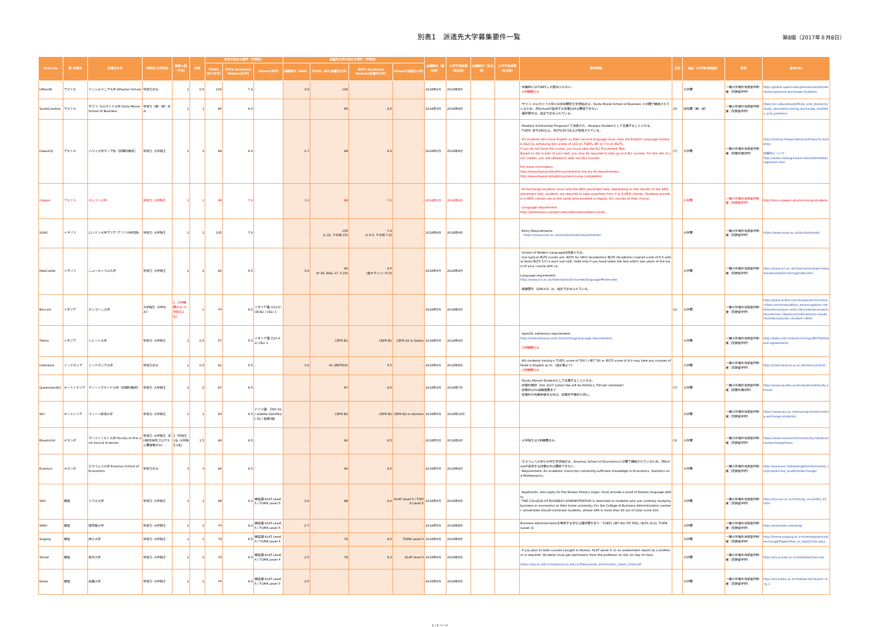別表1　派遣先大学募集要件一覧
第8版（2017年８月8日）
| UniCode | 国･地域名 | 派遣先大学 | 学部生/大学院生 | 募集人数（予定） | 枠数 | 本学が定める要件（学部生） | | | 派遣先大学が定める要件（学部生） | | | | 出願締切（夏出発） | 入学予定時期（夏出発） | 出願締切（冬出発） | 入学予定時期（冬出発） | 要件詳細 | 注記 | 協定（大学間/部局間） | 制度 | 参考URL |
| --- | --- | --- | --- | --- | --- | --- | --- | --- | --- | --- | --- | --- | --- | --- | --- | --- | --- | --- | --- | --- | --- |
| | | | | | | TOEFL iBT(本学) | IELTS Academic Module(本学) | Others(本学) | 成績要件（GPA） | TOEFL iBT(派遣先大学) | IELTS Academic Module(派遣先大学) | Others(派遣先大学) | | | | | | | | | |
| UPennW | アメリカ | ペンシルベニア大学 Wharton School | 学部生のみ | 1 | 0.5 | 100 | 7.0 | - | 3.0 | 100 | - | - | 2018年2月 | 2018年8月 | - | - | ･出願時にはTOEFLしか認められない。 ･1学期間のみ | | 大学間 | 一橋大学海外派遣留学制度（交換留学枠） | http://global.upenn.edu/pennabroad/students/prospective-exchange-students |
| SouthCarolina | アメリカ | サウス･カロライナ大学 Darla Moore School of Business | 学部生（商・経）のみ | 1 | 1 | 85 | 6.5 | - | - | 85 | 6.5 | - | 2018年3月 | 2018年8月 | - | - | ･サウス･カロライナ大学との部局間学生交流協定は、Darla Moore School of Business との間で締結されているため、同Schoolが提供する授業以外は履修できない。 ･語学要件は、協定で定められている。 | (4) | 部局間（商・経） | 一橋大学海外派遣留学制度（交換留学枠） | https://sc.edu/about/offices_and_divisions/study_abroad/incoming_exchange_students_and_partners/ |
| Hawaii(t) | アメリカ | ハワイ大学マノア校（授業料徴収） | 学部生･大学院生 | 2 | 2 | 68 | 6.0 | - | 2.7 | 68 | 6.0 | - | 2018年2月 | 2018年8月 | - | - | ･Hoakipa Scholarship Programにて派遣され、Hoakipa Studentとして在籍することとなる。 ･TOEFL iBTは80以上、IELTSは6.5以上が推奨されている。 ･All students who have English as their second language must clear the English Language Institute (ELI) by achieving the scores of 100 on TOEFL iBT or 7.0 on IELTS. If you do not have the scores, you must take the ELI PLacement Test. Based on the scores of your test, you may be required to take up to 6 ELI courses. For the rest of your credits, you are allowed to take non-ELI courses. For more information: http://www.hawaii.edu/eli/courses/what-are-my-eli-requirements/ http://www.hawaii.edu/eli/courses/course-completion/ | (7) | 大学間 | 一橋大学海外派遣留学制度（授業料徴収枠） | http://manoa.hawaii.edu/mix/inbound_students/ 授業料について： http://www.catalog.hawaii.edu/tuitionfees/regtuition.htm |
| Oregon | アメリカ | オレゴン大学 | 学部生･大学院生 | 2 | 2 | 88 | 7.0 | - | 3.0 | 88 | 7.0 | - | 2018年1月 | 2018年9月 | - | - | ･All exchange students must take the AEIS placement test. Depending on the resultls of the AEIS placement test, students are required to take anywhere from 0 to 6 AEIS classes. Students enrolled in AEIS classes are at the same time enrolled in regular UO courses of their choice. ･Language requirement: http://admissions.uoregon.edu/international/test-scores | | 大学間 | 一橋大学海外派遣留学制度（交換留学枠） | http://isss.uoregon.edu/incoming-students |
| SOAS | イギリス | ロンドン大学アジア･アフリカ研究院 | 学部生･大学院生 | 1 | 1 | 105 | 7.0 | - | - | 105 (L 22, その他 25) | 7.0 (L 6.5, その他 7.0) | - | 2018年6月 | 2018年9月 | - | - | ･Entry Requirements: https://www.soas.ac.uk/studyabroad/requirements/ | | 大学間 | 一橋大学海外派遣留学制度（交換留学枠） | https://www.soas.ac.uk/studyabroad/ |
| NewCastle | イギリス | ニューカッスル大学 | 学部生･大学院生 | 2 | 2 | 90 | 6.5 | - | 3.0 | 90 (R 18, W&L 17, S 20) | 6.5 (各セクション5.5) | - | 2018年4月 | 2018年9月 | - | - | ･School of Modern Languageの所属となる。 ･Our typical IELTS scores are: IELTS for UKVI (Academic)/ IELTS (Academic) overall score of 6.5 with at least IELTS 5.5 in each sub-skill. Valid only if you have taken the test within two years of the start of your course with us. Language requirement: http://www.ncl.ac.uk/international/courses/language/#overview ･成績要件（GPA3.0）は、協定で定められている。 | | 大学間 | 一橋大学海外派遣留学制度（交換留学枠） | http://www.ncl.ac.uk/international/exchange/outeurope/incoming/index.htm |
| Bocconi | イタリア | ボッコーニ大学 | 大学院生（IPPのみ） | 2（1学期間のみ･大学院生2名） | 1 | 74 | 6.0 | イタリア語 CILS DUE-B2 / CELI 3 | - | - | - | - | 2018年5月 | 2018年9月 | - | - | | (2) | 大学間 | 一橋大学海外派遣留学制度（交換留学枠） | http://www.unibocconi.eu/wps/wcm/connect/bocconi/sitopubblico_en/navigation+tree/home/campus+and+services/services/international+relations/international+students/international+student+desk |
| Trento | イタリア | トレント大学 | 学部生･大学院生 | 1 | 0.5 | 57 | 5.5 | イタリア語 CILS A2/ CELI 1 | - | CEFR B1 | CEFR B1 | CEFR A2 in Italian | 2018年5月 | 2018年9月 | - | - | ･Specific admission requirement: http://international.unitn.it/incoming/language-requirements ･1学期間のみ | | 大学間 | 一橋大学海外派遣留学制度（交換留学枠） | http://web.unitn.it/en/incoming/38076/bilateral-agreements |
| Indonesia | インドネシア | インドネシア大学 | 学部生のみ | 1 | 0.5 | 61 | 5.5 | - | 3.0 | 61 (PBT500) | 5.5 | - | 2018年4月 | 2018年8月 | - | - | ･HU students having a TOEFL score of 550 (≒iBT 79) or IELTS score of 6.0 may take any courses offered in English at UI.（協定書より） ･1学期間のみ | | 大学間 | 一橋大学海外派遣留学制度（交換留学枠） | http://international.ui.ac.id/inbound.html |
| Queensland(t) | オーストラリア | クィーンズランド大学（授業料徴収） | 学部生･大学院生 | 2 | 2 | 87 | 6.5 | - | - | 87 | 6.5 | - | 2018年3月 | 2018年7月 | - | - | ･Study Abroad Studentとして在籍することとなる。 ･授業料徴収（the 2017 tuition fee will be AUD$11,700 per semester） ･授業料10%減額措置あり ･授業料や出願手続き以外は、授業料不徴収と同じ。 | (7) | 大学間 | 一橋大学海外派遣留学制度（授業料徴収枠） | http://www.uq.edu.au/studyabroad/study-abroad |
| WU | オーストリア | ウィーン経済大学 | 学部生･大学院生 | 1 | 1 | 83 | 6.5 | ドイツ語 ÖSD A2 / Goethe-Zertifikat A2 / 独検3級 | - | CEFR B2 | CEFR B2 | CEFR B2 in German | 2018年5月 | 2018年10月 | - | - | | | 大学間 | 一橋大学海外派遣留学制度（交換留学枠） | https://www.wu.ac.at/en/programs/incoming-exchange-students/ |
| Maastricht | オランダ | マーストリヒト大学 Faculty of Arts and Socical Sciences | 学部生･大学院生（EU研究共同プログラム履修者のみ） | 2（学部生1名･大学院生1名） | 1.5 | 90 | 6.5 | - | - | 90 | 6.5 | - | 2018年5月 | 2018年9月 | - | - | ･大学院生は1学期間のみ。 | (3) | 大学間 | 一橋大学海外派遣留学制度（交換留学枠） | https://www.maastrichtuniversity.nl/education/exchange/fasos |
| Erasmus | オランダ | エラスムス大学 Erasmus School of Economics | 学部生のみ | 3 | 3 | 90 | 6.5 | - | - | 90 | 6.5 | - | 2018年5月 | 2018年8月 | - | - | ･エラスムス大学との学生交流協定は、Erasmus School of Economicsとの間で締結されているため、同Schoolが提供する授業以外は履修できない。 ･Requirement: An academic transcript containing sufficient knowledge in Economics, Statistics and Mathematics. | | 大学間 | 一橋大学海外派遣留学制度（交換留学枠） | http://www.eur.nl/ese/english/information_for/prospective_students/exchange/ |
| SNU | 韓国 | ソウル大学 | 学部生･大学院生 | 1 | 1 | 88 | 6.0 | 韓国語 KLAT Level 5 / TOPIK Level 5 | 3.0 | 88 | 6.0 | KLAT Level 5 / TOPIK Level 5 | 2018年4月 | 2018年9月 | - | - | ･Applicants, who apply for the Korean History major, must provide a proof of Korean language ability. ･THE COLLEGE OF BUSINESS ADMINISTRATION is restricted to students who are currently studying business or economics at their home university. For the College of Business Administration, partner universities should nominate students, whose GPA is more than 83 out of total score 100. | | 大学間 | 一橋大学海外派遣留学制度（交換留学枠） | http://oia.snu.ac.kr/03study_snu/0302_01.html |
| SKKU | 韓国 | 成均館大学 | 学部生･大学院生 | 2 | 2 | 74 | 6.0 | 韓国語 KLAT Level 5 / TOPIK Level 5 | 2.7 | - | - | - | 2018年5月 | 2018年8月 | - | - | Business Administrationを希望する学生は語学要件あり：TOEFL (iBT 80/ ITP 550), IELTS (6.0), TOPIK (Level 3) | | 大学間 | 一橋大学海外派遣留学制度（交換留学枠） | http://www.skku.edu/eng/ |
| Sogang | 韓国 | 西江大学 | 学部生･大学院生 | 1 | 1 | 79 | 6.5 | 韓国語 KLAT Level 4 / TOPIK Level 4 | - | 79 | 6.5 | TOPIK Level 4 | 2018年4月 | 2018年8月 | - | - | | | 大学間 | 一橋大学海外派遣留学制度（交換留学枠） | http://home.sogang.ac.kr/sites/egoabroad/exchange/Pages/How_to_Apply%20.aspx |
| Yonsei | 韓国 | 延世大学 | 学部生･大学院生 | 2 | 2 | 79 | 6.0 | 韓国語 KLAT Level 4 / TOPIK Level 4 | 2.5 | 79 | 6.0 | KLAT level 4 | 2018年4月 | 2018年9月 | - | - | ･If you plan to take courses tasught in Korean, KLAT Level 4, or an assessment report by a professor is required. Students must get permission from the professor on the 1st day of class. https://oip.ku.edu.tr/sites/oip.ku.edu.tr/files/yonsei_information_sheet_2016.pdf | | 大学間 | 一橋大学海外派遣留学制度（交換留学枠） | http://oia.yonsei.ac.kr/intstd/exOver.asp |
| Korea | 韓国 | 高麗大学 | 学部生･大学院生 | 2 | 2 | 74 | 6.0 | 韓国語 KLAT Level 5 / TOPIK Level 5 | 2.5 | - | - | - | 2018年5月 | 2018年9月 | - | - | | | 大学間 | 一橋大学海外派遣留学制度（交換留学枠） | http://oia.korea.ac.kr/listener.do?layout=ecg_1 |
1 / 3 ページ